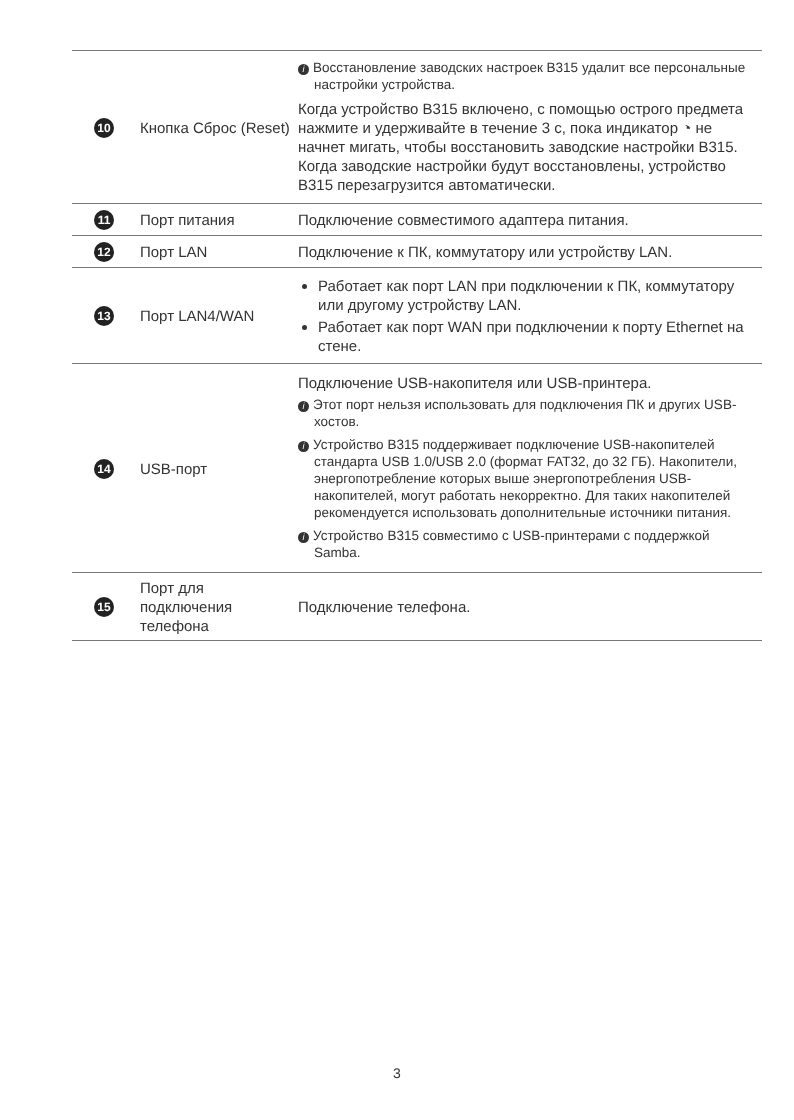| 10 | Кнопка Сброс (Reset) | i Восстановление заводских настроек B315 удалит все персональные настройки устройства. Когда устройство B315 включено, с помощью острого предмета нажмите и удерживайте в течение 3 с, пока индикатор ◔ не начнет мигать, чтобы восстановить заводские настройки B315. Когда заводские настройки будут восстановлены, устройство B315 перезагрузится автоматически. |
| 11 | Порт питания | Подключение совместимого адаптера питания. |
| 12 | Порт LAN | Подключение к ПК, коммутатору или устройству LAN. |
| 13 | Порт LAN4/WAN | Работает как порт LAN при подключении к ПК, коммутатору или другому устройству LAN. Работает как порт WAN при подключении к порту Ethernet на стене. |
| 14 | USB-порт | Подключение USB-накопителя или USB-принтера. i Этот порт нельзя использовать для подключения ПК и других USB-хостов. i Устройство B315 поддерживает подключение USB-накопителей стандарта USB 1.0/USB 2.0 (формат FAT32, до 32 ГБ). Накопители, энергопотребление которых выше энергопотребления USB-накопителей, могут работать некорректно. Для таких накопителей рекомендуется использовать дополнительные источники питания. i Устройство B315 совместимо с USB-принтерами с поддержкой Samba. |
| 15 | Порт для подключения телефона | Подключение телефона. |
3